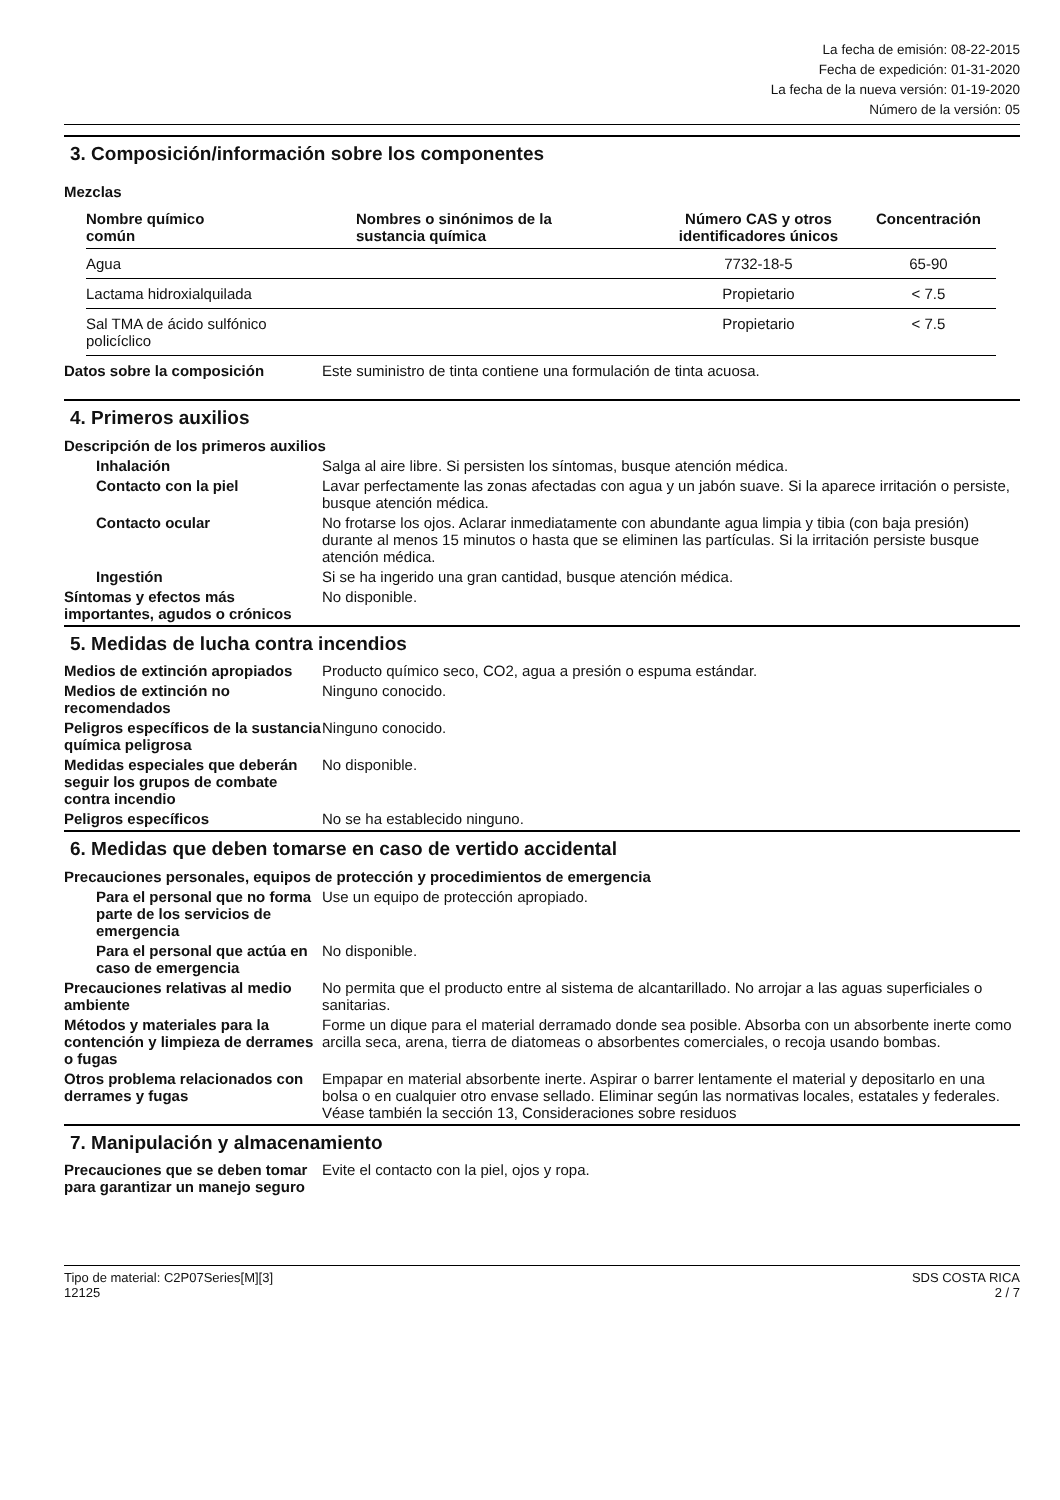La fecha de emisión: 08-22-2015
Fecha de expedición: 01-31-2020
La fecha de la nueva versión: 01-19-2020
Número de la versión: 05
3. Composición/información sobre los componentes
Mezclas
| Nombre químico común | Nombres o sinónimos de la sustancia química | Número CAS y otros identificadores únicos | Concentración |
| --- | --- | --- | --- |
| Agua | | 7732-18-5 | 65-90 |
| Lactama hidroxialquilada | | Propietario | < 7.5 |
| Sal TMA de ácido sulfónico policíclico | | Propietario | < 7.5 |
Datos sobre la composición Este suministro de tinta contiene una formulación de tinta acuosa.
4. Primeros auxilios
Descripción de los primeros auxilios
Inhalación Salga al aire libre. Si persisten los síntomas, busque atención médica.
Contacto con la piel Lavar perfectamente las zonas afectadas con agua y un jabón suave. Si la aparece irritación o persiste, busque atención médica.
Contacto ocular No frotarse los ojos. Aclarar inmediatamente con abundante agua limpia y tibia (con baja presión) durante al menos 15 minutos o hasta que se eliminen las partículas. Si la irritación persiste busque atención médica.
Ingestión Si se ha ingerido una gran cantidad, busque atención médica.
Síntomas y efectos más importantes, agudos o crónicos
No disponible.
5. Medidas de lucha contra incendios
Medios de extinción apropiados
Producto químico seco, CO2, agua a presión o espuma estándar.
Medios de extinción no recomendados
Ninguno conocido.
Peligros específicos de la sustancia química peligrosa
Ninguno conocido.
Medidas especiales que deberán seguir los grupos de combate contra incendio
No disponible.
Peligros específicos No se ha establecido ninguno.
6. Medidas que deben tomarse en caso de vertido accidental
Precauciones personales, equipos de protección y procedimientos de emergencia
Para el personal que no forma parte de los servicios de emergencia
Use un equipo de protección apropiado.
Para el personal que actúa en caso de emergencia
No disponible.
Precauciones relativas al medio ambiente
No permita que el producto entre al sistema de alcantarillado. No arrojar a las aguas superficiales o sanitarias.
Métodos y materiales para la contención y limpieza de derrames o fugas
Forme un dique para el material derramado donde sea posible. Absorba con un absorbente inerte como arcilla seca, arena, tierra de diatomeas o absorbentes comerciales, o recoja usando bombas.
Otros problema relacionados con derrames y fugas
Empapar en material absorbente inerte. Aspirar o barrer lentamente el material y depositarlo en una bolsa o en cualquier otro envase sellado. Eliminar según las normativas locales, estatales y federales. Véase también la sección 13, Consideraciones sobre residuos
7. Manipulación y almacenamiento
Precauciones que se deben tomar para garantizar un manejo seguro
Evite el contacto con la piel, ojos y ropa.
Tipo de material: C2P07Series[M][3]
12125
SDS COSTA RICA
2 / 7